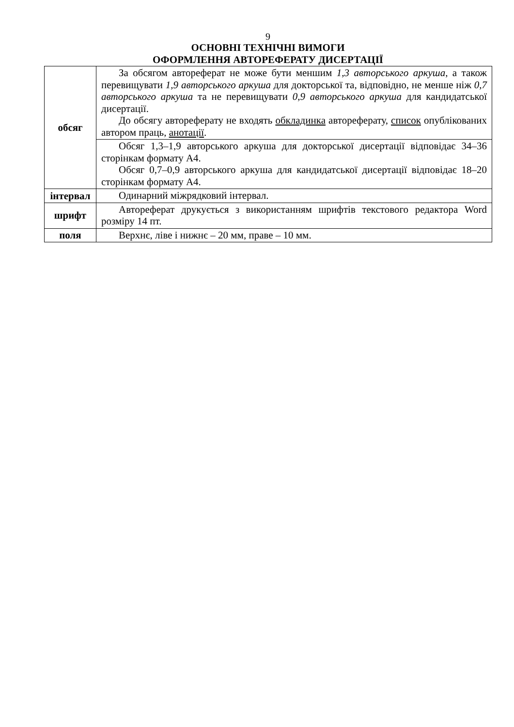9
ОСНОВНІ ТЕХНІЧНІ ВИМОГИ
ОФОРМЛЕННЯ АВТОРЕФЕРАТУ ДИСЕРТАЦІЇ
| обсяг | За обсягом автореферат не може бути меншим 1,3 авторського аркуша , а також перевищувати 1,9 авторського аркуша для докторської та, відповідно, не менше ніж 0,7 авторського аркуша та не перевищувати 0,9 авторського аркуша для кандидатської дисертації. До обсягу автореферату не входять обкладинка автореферату, список опублікованих автором праць, анотації . |
| | Обсяг 1,3–1,9 авторського аркуша для докторської дисертації відповідає 34–36 сторінкам формату А4. Обсяг 0,7–0,9 авторського аркуша для кандидатської дисертації відповідає 18–20 сторінкам формату А4. |
| інтервал | Одинарний міжрядковий інтервал. |
| шрифт | Автореферат друкується з використанням шрифтів текстового редактора Word розміру 14 пт. |
| поля | Верхнє, ліве і нижнє – 20 мм, праве – 10 мм. |